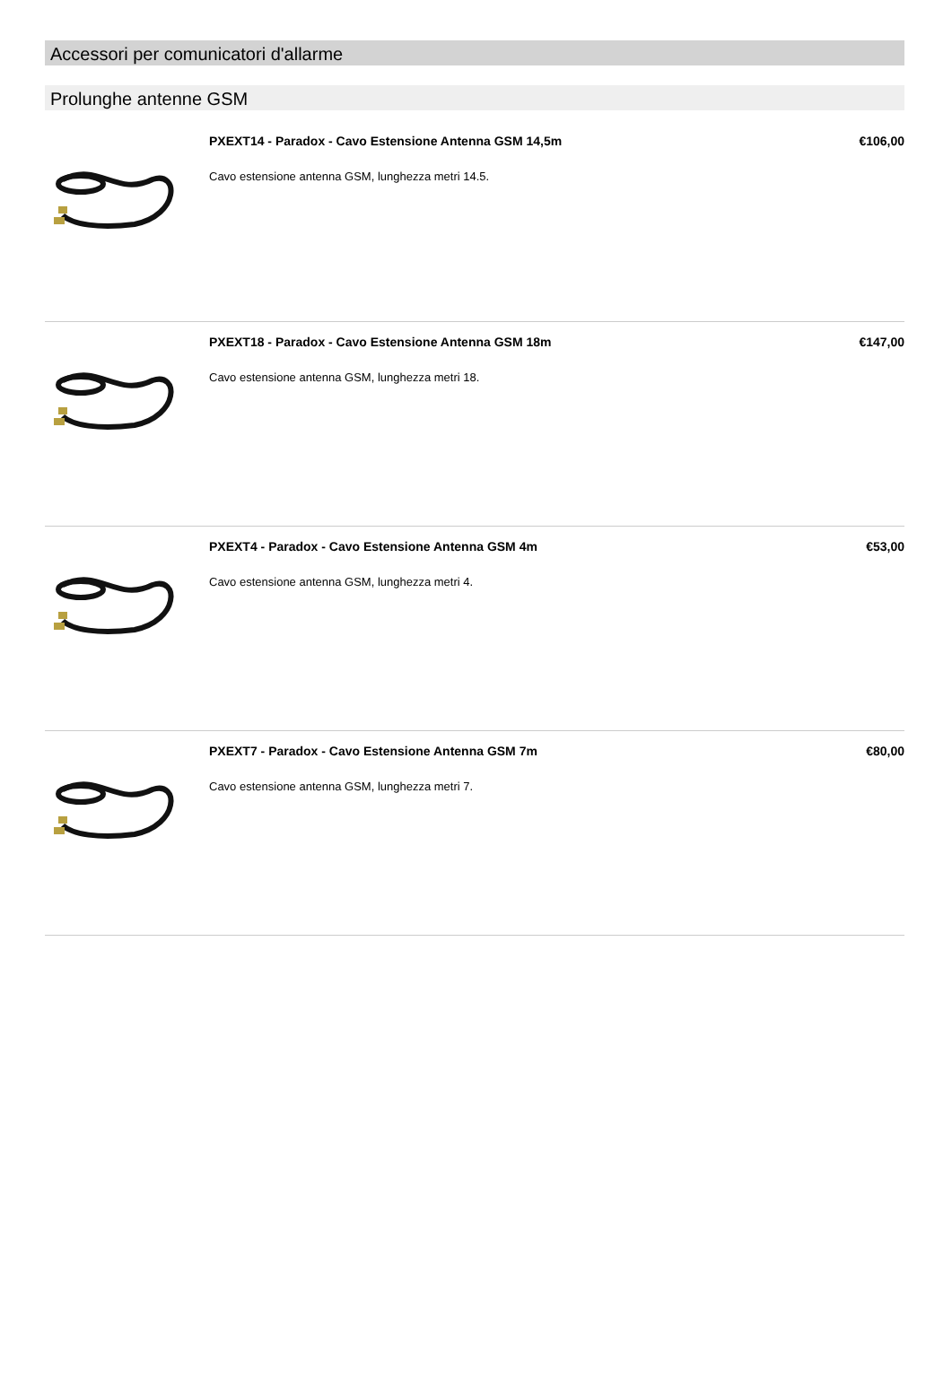Accessori per comunicatori d'allarme
Prolunghe antenne GSM
PXEXT14 - Paradox - Cavo Estensione Antenna GSM 14,5m €106,00
Cavo estensione antenna GSM, lunghezza metri 14.5.
PXEXT18 - Paradox - Cavo Estensione Antenna GSM 18m €147,00
Cavo estensione antenna GSM, lunghezza metri 18.
PXEXT4 - Paradox - Cavo Estensione Antenna GSM 4m €53,00
Cavo estensione antenna GSM, lunghezza metri 4.
PXEXT7 - Paradox - Cavo Estensione Antenna GSM 7m €80,00
Cavo estensione antenna GSM, lunghezza metri 7.